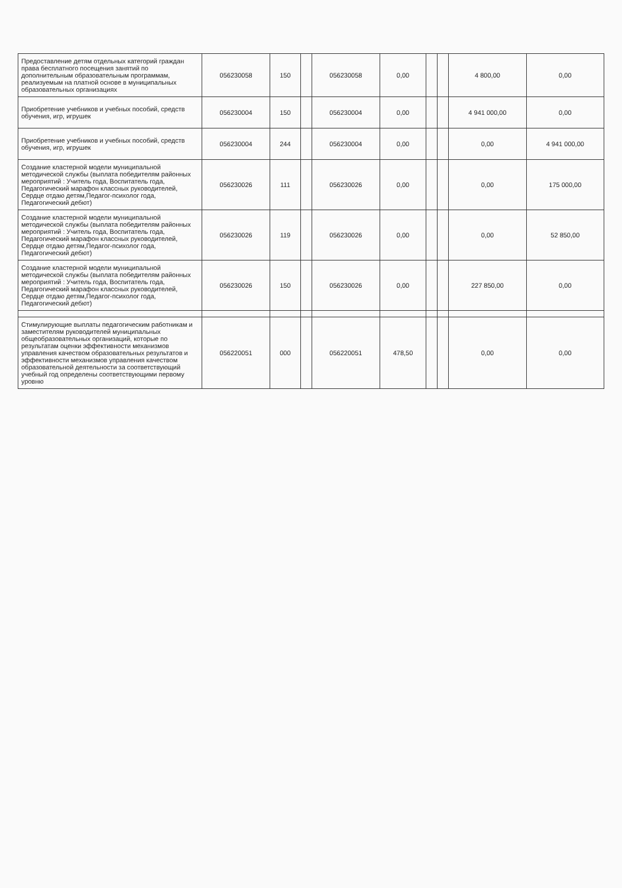| Предоставление детям отдельных категорий граждан права бесплатного посещения занятий по дополнительным образовательным программам, реализуемым на платной основе в муниципальных образовательных организациях | 056230058 | 150 | | 056230058 | 0,00 | | | 4 800,00 | 0,00 |
| Приобретение учебников и учебных пособий, средств обучения, игр, игрушек | 056230004 | 150 | | 056230004 | 0,00 | | | 4 941 000,00 | 0,00 |
| Приобретение учебников и учебных пособий, средств обучения, игр, игрушек | 056230004 | 244 | | 056230004 | 0,00 | | | 0,00 | 4 941 000,00 |
| Создание кластерной модели муниципальной методической службы (выплата победителям районных мероприятий : Учитель года, Воспитатель года, Педагогический марафон классных руководителей, Сердце отдаю детям,Педагог-психолог года, Педагогический дебют) | 056230026 | 111 | | 056230026 | 0,00 | | | 0,00 | 175 000,00 |
| Создание кластерной модели муниципальной методической службы (выплата победителям районных мероприятий : Учитель года, Воспитатель года, Педагогический марафон классных руководителей, Сердце отдаю детям,Педагог-психолог года, Педагогический дебют) | 056230026 | 119 | | 056230026 | 0,00 | | | 0,00 | 52 850,00 |
| Создание кластерной модели муниципальной методической службы (выплата победителям районных мероприятий : Учитель года, Воспитатель года, Педагогический марафон классных руководителей, Сердце отдаю детям,Педагог-психолог года, Педагогический дебют) | 056230026 | 150 | | 056230026 | 0,00 | | | 227 850,00 | 0,00 |
| Стимулирующие выплаты педагогическим работникам и заместителям руководителей муниципальных общеобразовательных организаций, которые по результатам оценки эффективности механизмов управления качеством образовательных результатов и эффективности механизмов управления качеством образовательной деятельности за соответствующий учебный год определены соответствующими первому уровню | 056220051 | 000 | | 056220051 | 478,50 | | | 0,00 | 0,00 |